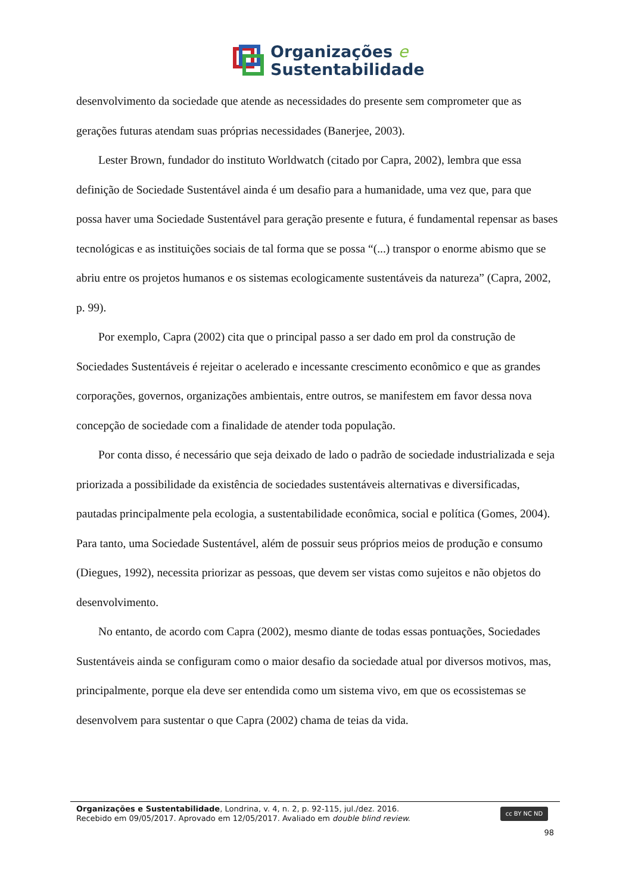Organizações e
Sustentabilidade
desenvolvimento da sociedade que atende as necessidades do presente sem comprometer que as gerações futuras atendam suas próprias necessidades (Banerjee, 2003).
Lester Brown, fundador do instituto Worldwatch (citado por Capra, 2002), lembra que essa definição de Sociedade Sustentável ainda é um desafio para a humanidade, uma vez que, para que possa haver uma Sociedade Sustentável para geração presente e futura, é fundamental repensar as bases tecnológicas e as instituições sociais de tal forma que se possa “(...) transpor o enorme abismo que se abriu entre os projetos humanos e os sistemas ecologicamente sustentáveis da natureza” (Capra, 2002, p. 99).
Por exemplo, Capra (2002) cita que o principal passo a ser dado em prol da construção de Sociedades Sustentáveis é rejeitar o acelerado e incessante crescimento econômico e que as grandes corporações, governos, organizações ambientais, entre outros, se manifestem em favor dessa nova concepção de sociedade com a finalidade de atender toda população.
Por conta disso, é necessário que seja deixado de lado o padrão de sociedade industrializada e seja priorizada a possibilidade da existência de sociedades sustentáveis alternativas e diversificadas, pautadas principalmente pela ecologia, a sustentabilidade econômica, social e política (Gomes, 2004). Para tanto, uma Sociedade Sustentável, além de possuir seus próprios meios de produção e consumo (Diegues, 1992), necessita priorizar as pessoas, que devem ser vistas como sujeitos e não objetos do desenvolvimento.
No entanto, de acordo com Capra (2002), mesmo diante de todas essas pontuações, Sociedades Sustentáveis ainda se configuram como o maior desafio da sociedade atual por diversos motivos, mas, principalmente, porque ela deve ser entendida como um sistema vivo, em que os ecossistemas se desenvolvem para sustentar o que Capra (2002) chama de teias da vida.
Organizações e Sustentabilidade, Londrina, v. 4, n. 2, p. 92-115, jul./dez. 2016.
Recebido em 09/05/2017. Aprovado em 12/05/2017. Avaliado em double blind review.
cc BY NC ND
98